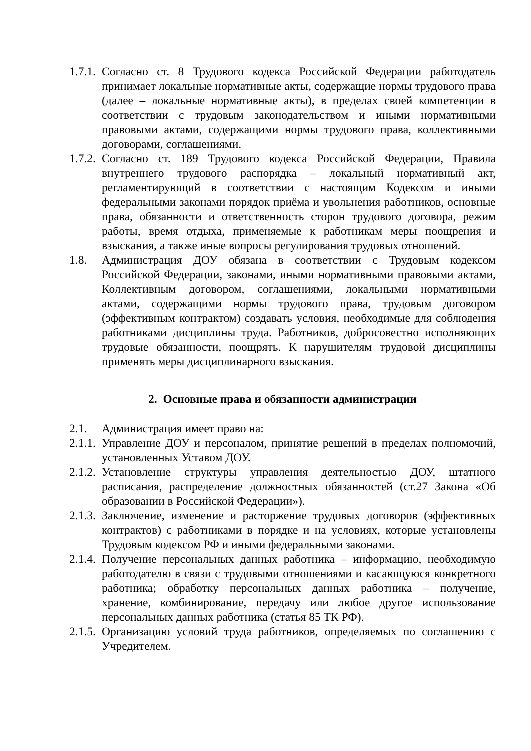1.7.1.
Согласно ст. 8 Трудового кодекса Российской Федерации работодатель принимает локальные нормативные акты, содержащие нормы трудового права (далее – локальные нормативные акты), в пределах своей компетенции в соответствии с трудовым законодательством и иными нормативными правовыми актами, содержащими нормы трудового права, коллективными договорами, соглашениями.
1.7.2.
Согласно ст. 189 Трудового кодекса Российской Федерации, Правила внутреннего трудового распорядка – локальный нормативный акт, регламентирующий в соответствии с настоящим Кодексом и иными федеральными законами порядок приёма и увольнения работников, основные права, обязанности и ответственность сторон трудового договора, режим работы, время отдыха, применяемые к работникам меры поощрения и взыскания, а также иные вопросы регулирования трудовых отношений.
1.8. Администрация ДОУ обязана в соответствии с Трудовым кодексом Российской Федерации, законами, иными нормативными правовыми актами, Коллективным договором, соглашениями, локальными нормативными актами, содержащими нормы трудового права, трудовым договором (эффективным контрактом) создавать условия, необходимые для соблюдения работниками дисциплины труда. Работников, добросовестно исполняющих трудовые обязанности, поощрять. К нарушителям трудовой дисциплины применять меры дисциплинарного взыскания.
2. Основные права и обязанности администрации
2.1. Администрация имеет право на:
2.1.1.
Управление ДОУ и персоналом, принятие решений в пределах полномочий, установленных Уставом ДОУ.
2.1.2.
Установление структуры управления деятельностью ДОУ, штатного расписания, распределение должностных обязанностей (ст.27 Закона «Об образовании в Российской Федерации»).
2.1.3.
Заключение, изменение и расторжение трудовых договоров (эффективных контрактов) с работниками в порядке и на условиях, которые установлены Трудовым кодексом РФ и иными федеральными законами.
2.1.4.
Получение персональных данных работника – информацию, необходимую работодателю в связи с трудовыми отношениями и касающуюся конкретного работника; обработку персональных данных работника – получение, хранение, комбинирование, передачу или любое другое использование персональных данных работника (статья 85 ТК РФ).
2.1.5.
Организацию условий труда работников, определяемых по соглашению с Учредителем.